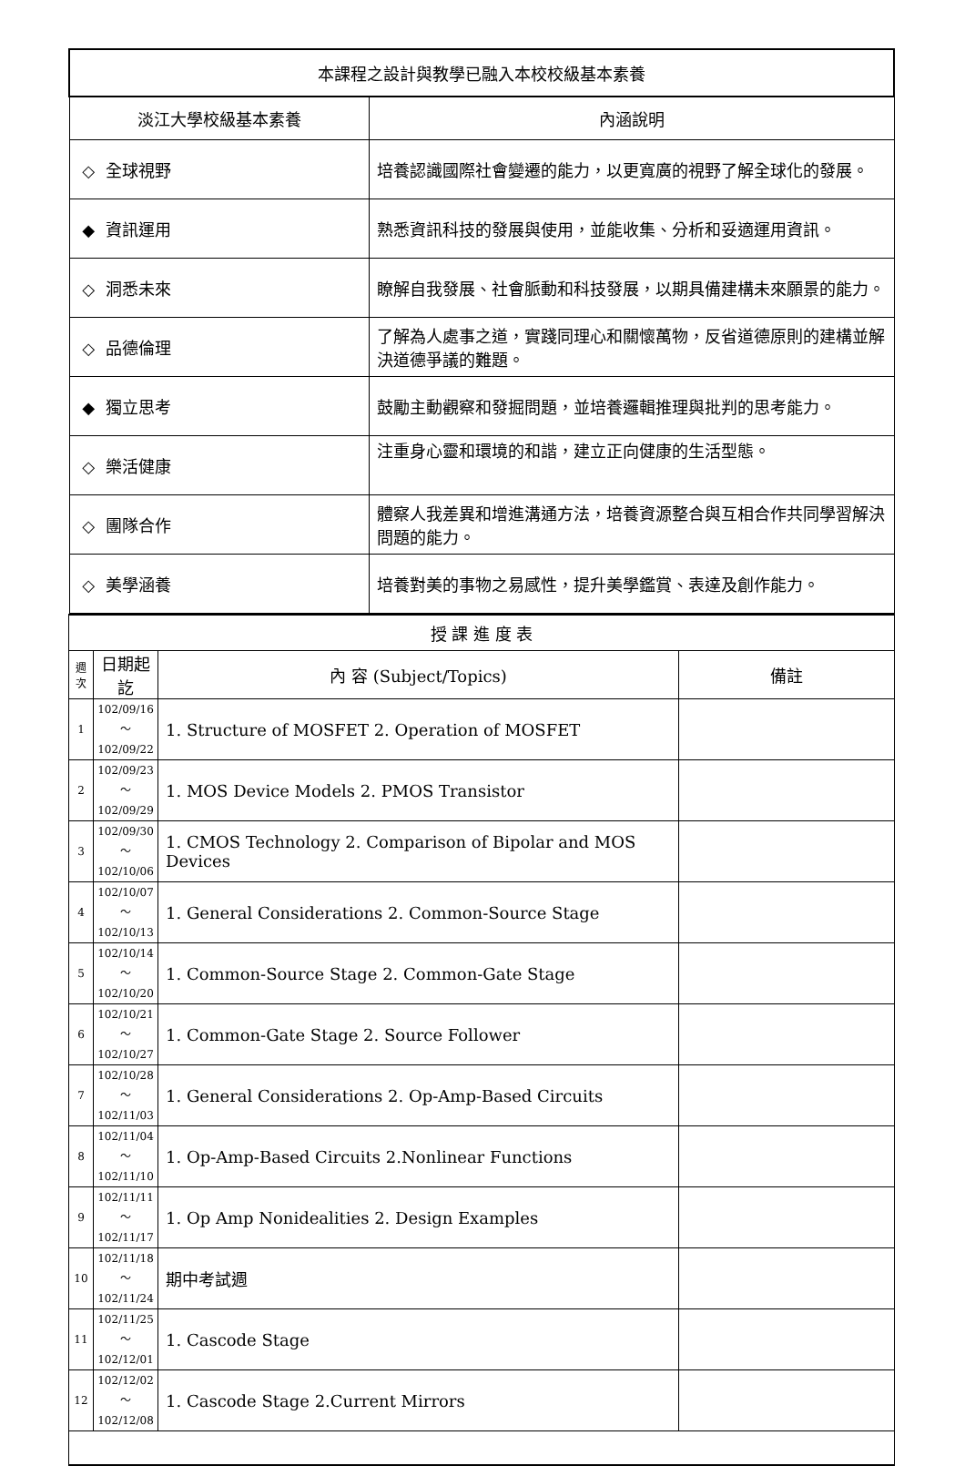| 本課程之設計與教學已融入本校校級基本素養 | |
| 淡江大學校級基本素養 | 內涵說明 |
| ◇ 全球視野 | 培養認識國際社會變遷的能力，以更寬廣的視野了解全球化的發展。 |
| ◆ 資訊運用 | 熟悉資訊科技的發展與使用，並能收集、分析和妥適運用資訊。 |
| ◇ 洞悉未來 | 瞭解自我發展、社會脈動和科技發展，以期具備建構未來願景的能力。 |
| ◇ 品德倫理 | 了解為人處事之道，實踐同理心和關懷萬物，反省道德原則的建構並解決道德爭議的難題。 |
| ◆ 獨立思考 | 鼓勵主動觀察和發掘問題，並培養邏輯推理與批判的思考能力。 |
| ◇ 樂活健康 | 注重身心靈和環境的和諧，建立正向健康的生活型態。 |
| ◇ 團隊合作 | 體察人我差異和增進溝通方法，培養資源整合與互相合作共同學習解決問題的能力。 |
| ◇ 美學涵養 | 培養對美的事物之易感性，提升美學鑑賞、表達及創作能力。 |
| 授 課 進 度 表 | | | |
| 週 次 | 日期起訖 | 內 容 (Subject/Topics) | 備註 |
| 1 | 102/09/16～ 102/09/22 | 1. Structure of MOSFET 2. Operation of MOSFET | |
| 2 | 102/09/23～ 102/09/29 | 1. MOS Device Models 2. PMOS Transistor | |
| 3 | 102/09/30～ 102/10/06 | 1. CMOS Technology 2. Comparison of Bipolar and MOS Devices | |
| 4 | 102/10/07～ 102/10/13 | 1. General Considerations 2. Common-Source Stage | |
| 5 | 102/10/14～ 102/10/20 | 1. Common-Source Stage 2. Common-Gate Stage | |
| 6 | 102/10/21～ 102/10/27 | 1. Common-Gate Stage 2. Source Follower | |
| 7 | 102/10/28～ 102/11/03 | 1. General Considerations 2. Op-Amp-Based Circuits | |
| 8 | 102/11/04～ 102/11/10 | 1. Op-Amp-Based Circuits 2.Nonlinear Functions | |
| 9 | 102/11/11～ 102/11/17 | 1. Op Amp Nonidealities 2. Design Examples | |
| 10 | 102/11/18～ 102/11/24 | 期中考試週 | |
| 11 | 102/11/25～ 102/12/01 | 1. Cascode Stage | |
| 12 | 102/12/02～ 102/12/08 | 1. Cascode Stage 2.Current Mirrors | |